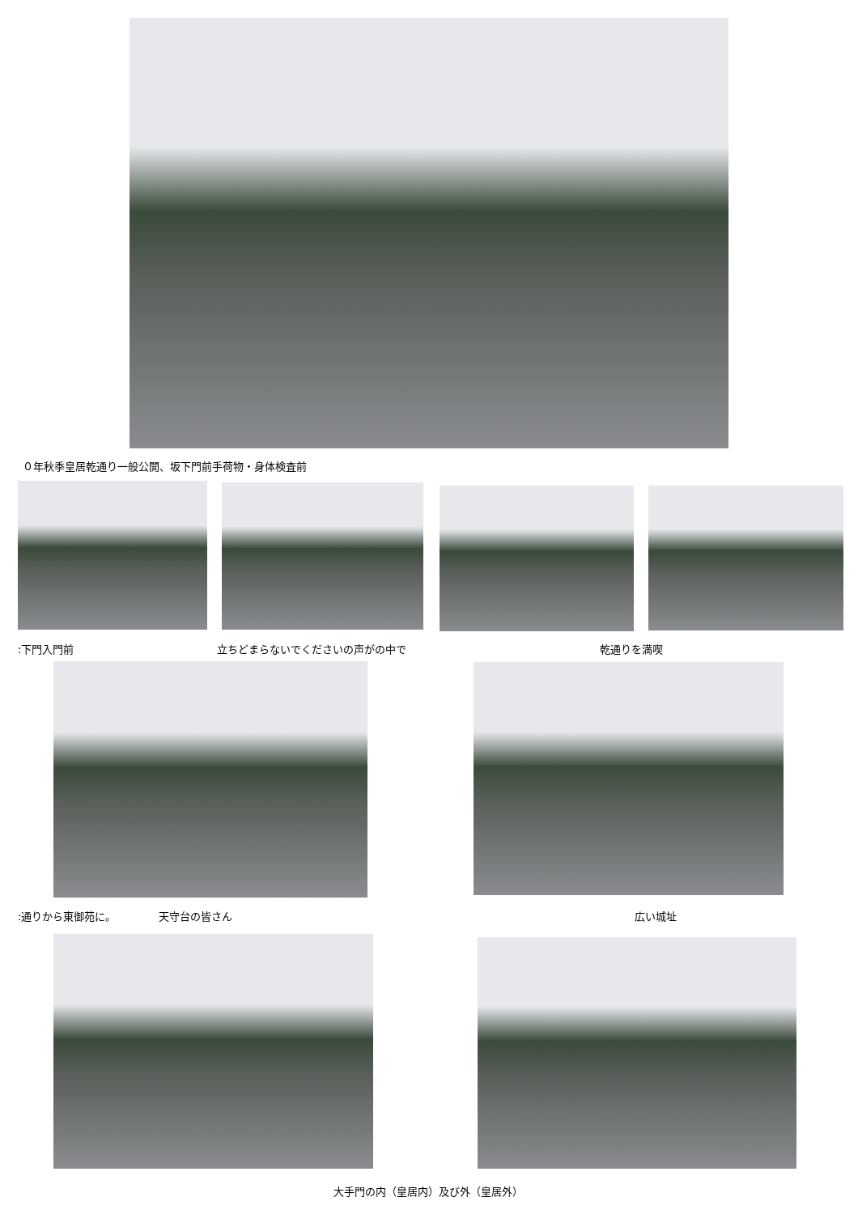０年秋季皇居乾通り一般公開、坂下門前手荷物・身体検査前
:下門入門前 立ちどまらないでくださいの声がの中で 乾通りを満喫
:通りから東御苑に。 天守台の皆さん 広い城址
大手門の内（皇居内）及び外（皇居外）